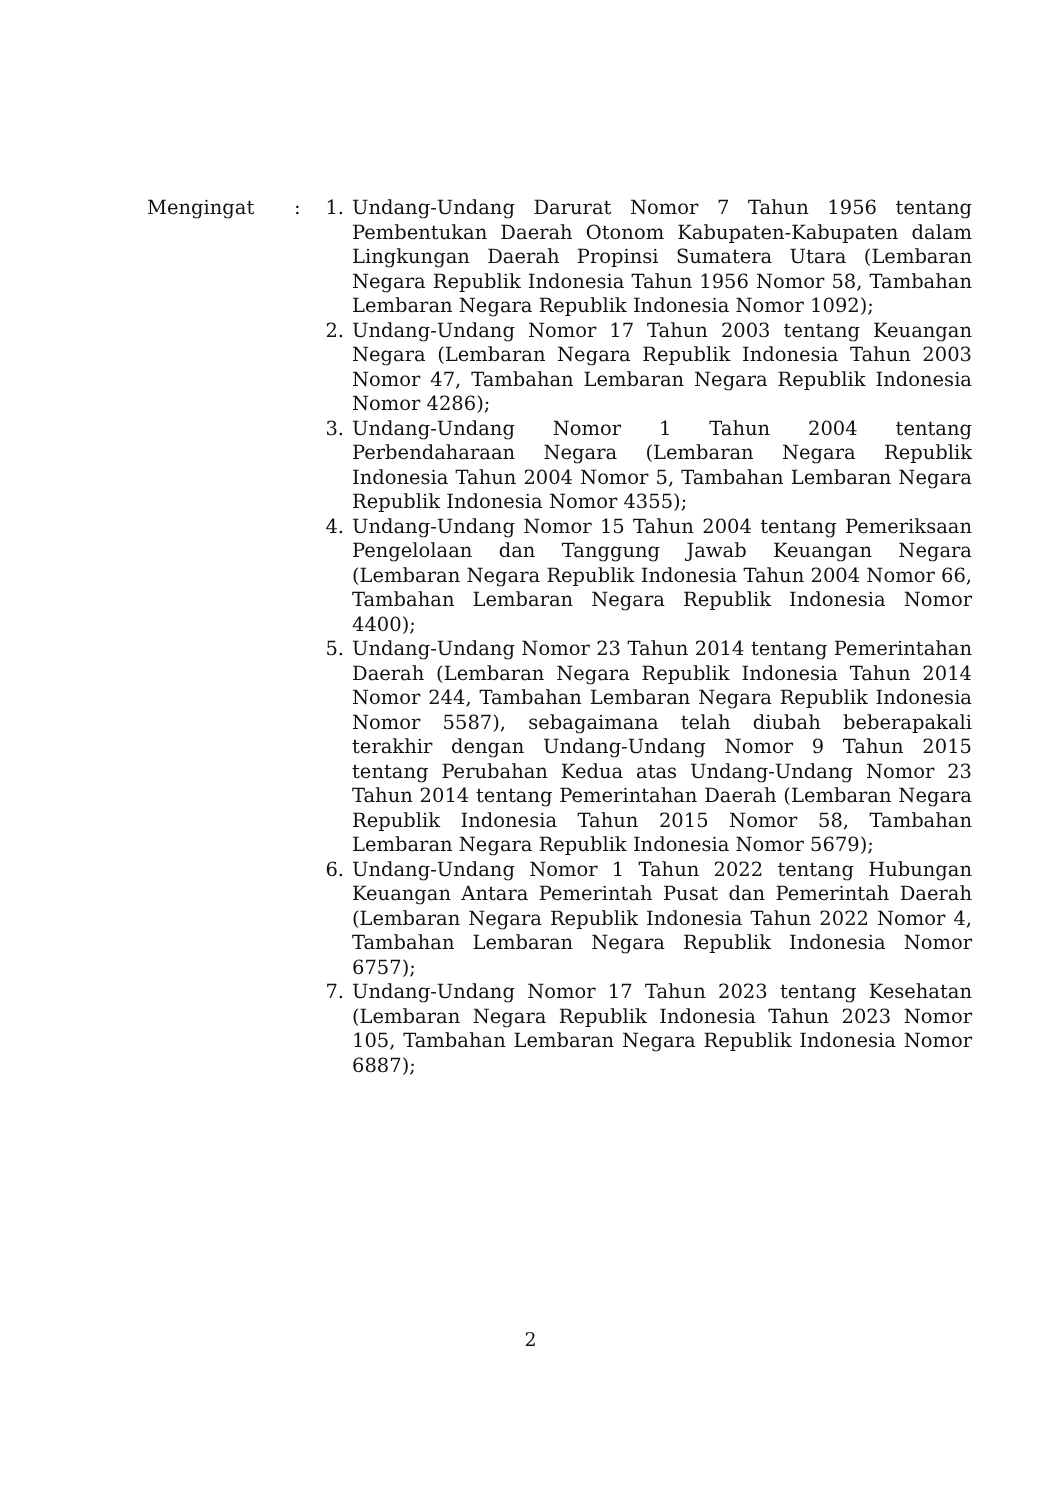Mengingat : 1. Undang-Undang Darurat Nomor 7 Tahun 1956 tentang Pembentukan Daerah Otonom Kabupaten-Kabupaten dalam Lingkungan Daerah Propinsi Sumatera Utara (Lembaran Negara Republik Indonesia Tahun 1956 Nomor 58, Tambahan Lembaran Negara Republik Indonesia Nomor 1092);
2. Undang-Undang Nomor 17 Tahun 2003 tentang Keuangan Negara (Lembaran Negara Republik Indonesia Tahun 2003 Nomor 47, Tambahan Lembaran Negara Republik Indonesia Nomor 4286);
3. Undang-Undang Nomor 1 Tahun 2004 tentang Perbendaharaan Negara (Lembaran Negara Republik Indonesia Tahun 2004 Nomor 5, Tambahan Lembaran Negara Republik Indonesia Nomor 4355);
4. Undang-Undang Nomor 15 Tahun 2004 tentang Pemeriksaan Pengelolaan dan Tanggung Jawab Keuangan Negara (Lembaran Negara Republik Indonesia Tahun 2004 Nomor 66, Tambahan Lembaran Negara Republik Indonesia Nomor 4400);
5. Undang-Undang Nomor 23 Tahun 2014 tentang Pemerintahan Daerah (Lembaran Negara Republik Indonesia Tahun 2014 Nomor 244, Tambahan Lembaran Negara Republik Indonesia Nomor 5587), sebagaimana telah diubah beberapakali terakhir dengan Undang-Undang Nomor 9 Tahun 2015 tentang Perubahan Kedua atas Undang-Undang Nomor 23 Tahun 2014 tentang Pemerintahan Daerah (Lembaran Negara Republik Indonesia Tahun 2015 Nomor 58, Tambahan Lembaran Negara Republik Indonesia Nomor 5679);
6. Undang-Undang Nomor 1 Tahun 2022 tentang Hubungan Keuangan Antara Pemerintah Pusat dan Pemerintah Daerah (Lembaran Negara Republik Indonesia Tahun 2022 Nomor 4, Tambahan Lembaran Negara Republik Indonesia Nomor 6757);
7. Undang-Undang Nomor 17 Tahun 2023 tentang Kesehatan (Lembaran Negara Republik Indonesia Tahun 2023 Nomor 105, Tambahan Lembaran Negara Republik Indonesia Nomor 6887);
2